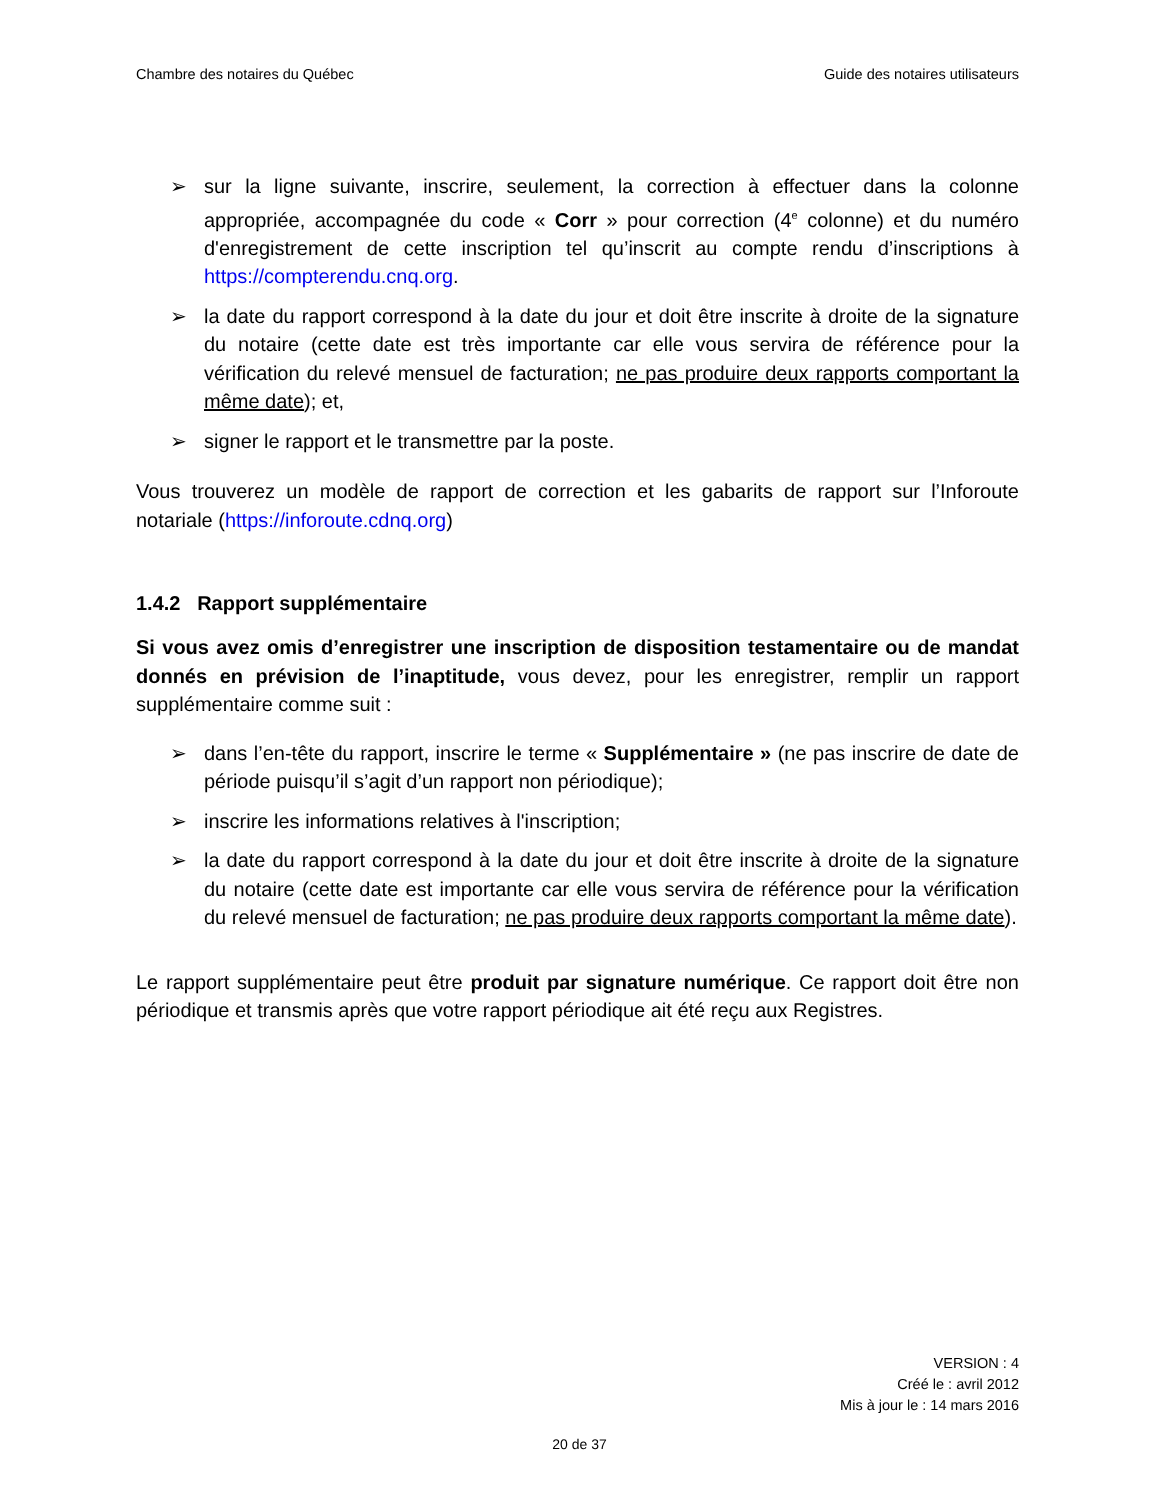Chambre des notaires du Québec Guide des notaires utilisateurs
➢ sur la ligne suivante, inscrire, seulement, la correction à effectuer dans la colonne appropriée, accompagnée du code « Corr » pour correction (4<sup>e</sup> colonne) et du numéro d'enregistrement de cette inscription tel qu’inscrit au compte rendu d’inscriptions à https://compterendu.cnq.org.
➢ la date du rapport correspond à la date du jour et doit être inscrite à droite de la signature du notaire (cette date est très importante car elle vous servira de référence pour la vérification du relevé mensuel de facturation; ne pas produire deux rapports comportant la même date); et,
➢ signer le rapport et le transmettre par la poste.
Vous trouverez un modèle de rapport de correction et les gabarits de rapport sur l’Inforoute notariale (https://inforoute.cdnq.org)
1.4.2 Rapport supplémentaire
Si vous avez omis d’enregistrer une inscription de disposition testamentaire ou de mandat donnés en prévision de l’inaptitude, vous devez, pour les enregistrer, remplir un rapport supplémentaire comme suit :
➢ dans l’en-tête du rapport, inscrire le terme « Supplémentaire » (ne pas inscrire de date de période puisqu’il s’agit d’un rapport non périodique);
➢ inscrire les informations relatives à l'inscription;
➢ la date du rapport correspond à la date du jour et doit être inscrite à droite de la signature du notaire (cette date est importante car elle vous servira de référence pour la vérification du relevé mensuel de facturation; ne pas produire deux rapports comportant la même date).
Le rapport supplémentaire peut être produit par signature numérique. Ce rapport doit être non périodique et transmis après que votre rapport périodique ait été reçu aux Registres.
VERSION : 4
Créé le : avril 2012
Mis à jour le : 14 mars 2016
20 de 37